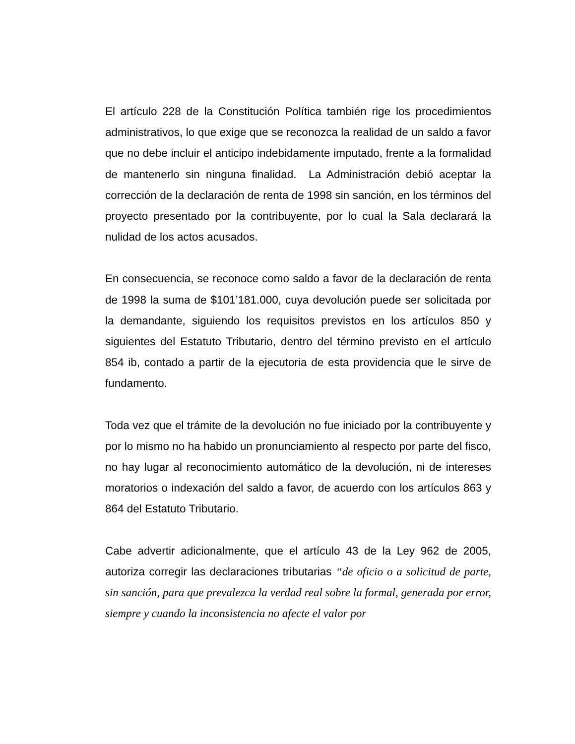El artículo 228 de la Constitución Política también rige los procedimientos administrativos, lo que exige que se reconozca la realidad de un saldo a favor que no debe incluir el anticipo indebidamente imputado, frente a la formalidad de mantenerlo sin ninguna finalidad. La Administración debió aceptar la corrección de la declaración de renta de 1998 sin sanción, en los términos del proyecto presentado por la contribuyente, por lo cual la Sala declarará la nulidad de los actos acusados.
En consecuencia, se reconoce como saldo a favor de la declaración de renta de 1998 la suma de $101’181.000, cuya devolución puede ser solicitada por la demandante, siguiendo los requisitos previstos en los artículos 850 y siguientes del Estatuto Tributario, dentro del término previsto en el artículo 854 ib, contado a partir de la ejecutoria de esta providencia que le sirve de fundamento.
Toda vez que el trámite de la devolución no fue iniciado por la contribuyente y por lo mismo no ha habido un pronunciamiento al respecto por parte del fisco, no hay lugar al reconocimiento automático de la devolución, ni de intereses moratorios o indexación del saldo a favor, de acuerdo con los artículos 863 y 864 del Estatuto Tributario.
Cabe advertir adicionalmente, que el artículo 43 de la Ley 962 de 2005, autoriza corregir las declaraciones tributarias “de oficio o a solicitud de parte, sin sanción, para que prevalezca la verdad real sobre la formal, generada por error, siempre y cuando la inconsistencia no afecte el valor por